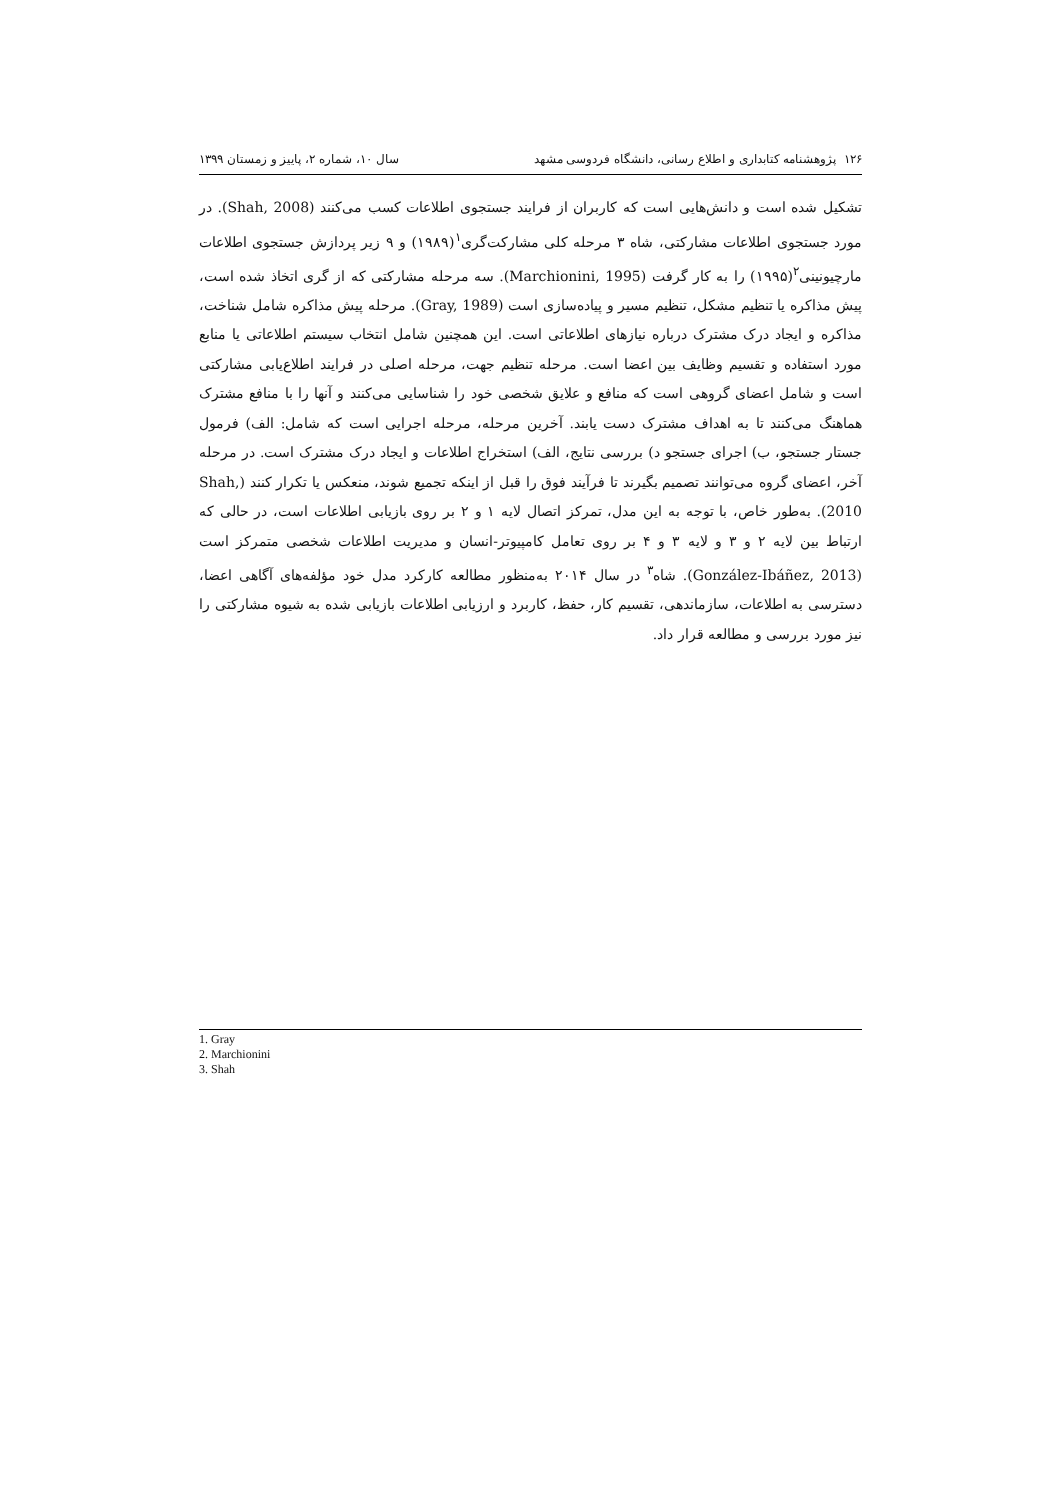۱۲۶ پژوهشنامه کتابداری و اطلاع رسانی، دانشگاه فردوسی مشهد سال ۱۰، شماره ۲، پاییز و زمستان ۱۳۹۹
تشکیل شده است و دانش‌هایی است که کاربران از فرایند جستجوی اطلاعات کسب می‌کنند (Shah, 2008). در مورد جستجوی اطلاعات مشارکتی، شاه ۳ مرحله کلی مشارکت‌گری<sup>۱</sup>(۱۹۸۹) و ۹ زیر پردازش جستجوی اطلاعات مارچیونینی<sup>۲</sup>(۱۹۹۵) را به کار گرفت (Marchionini, 1995). سه مرحله مشارکتی که از گری اتخاذ شده است، پیش مذاکره یا تنظیم مشکل، تنظیم مسیر و پیاده‌سازی است (Gray, 1989). مرحله پیش مذاکره شامل شناخت، مذاکره و ایجاد درک مشترک درباره نیازهای اطلاعاتی است. این همچنین شامل انتخاب سیستم اطلاعاتی یا منابع مورد استفاده و تقسیم وظایف بین اعضا است. مرحله تنظیم جهت، مرحله اصلی در فرایند اطلاع‌یابی مشارکتی است و شامل اعضای گروهی است که منافع و علایق شخصی خود را شناسایی می‌کنند و آنها را با منافع مشترک هماهنگ می‌کنند تا به اهداف مشترک دست یابند. آخرین مرحله، مرحله اجرایی است که شامل: الف) فرمول جستار جستجو، ب) اجرای جستجو د) بررسی نتایج، الف) استخراج اطلاعات و ایجاد درک مشترک است. در مرحله آخر، اعضای گروه می‌توانند تصمیم بگیرند تا فرآیند فوق را قبل از اینکه تجمیع شوند، منعکس یا تکرار کنند (Shah, 2010). به‌طور خاص، با توجه به این مدل، تمرکز اتصال لایه ۱ و ۲ بر روی بازیابی اطلاعات است، در حالی که ارتباط بین لایه ۲ و ۳ و لایه ۳ و ۴ بر روی تعامل کامپیوتر-انسان و مدیریت اطلاعات شخصی متمرکز است (González-Ibáñez, 2013). شاه<sup>۳</sup> در سال ۲۰۱۴ به‌منظور مطالعه کارکرد مدل خود مؤلفه‌های آگاهی اعضا، دسترسی به اطلاعات، سازماندهی، تقسیم کار، حفظ، کاربرد و ارزیابی اطلاعات بازیابی شده به شیوه مشارکتی را نیز مورد بررسی و مطالعه قرار داد.
1. Gray
2. Marchionini
3. Shah